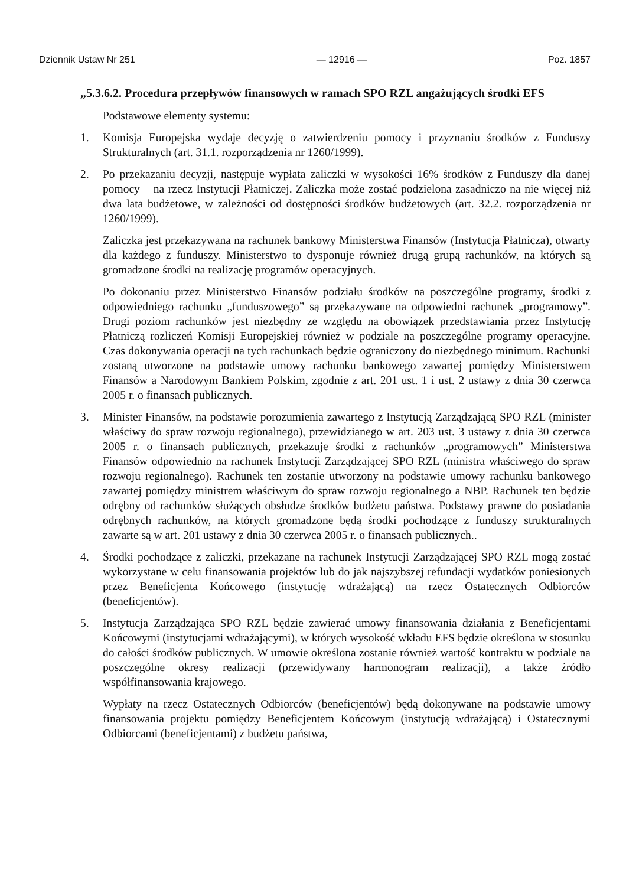Dziennik Ustaw Nr 251 — 12916 — Poz. 1857
„5.3.6.2. Procedura przepływów finansowych w ramach SPO RZL angażujących środki EFS
Podstawowe elementy systemu:
1. Komisja Europejska wydaje decyzję o zatwierdzeniu pomocy i przyznaniu środków z Funduszy Strukturalnych (art. 31.1. rozporządzenia nr 1260/1999).
2. Po przekazaniu decyzji, następuje wypłata zaliczki w wysokości 16% środków z Funduszy dla danej pomocy – na rzecz Instytucji Płatniczej. Zaliczka może zostać podzielona zasadniczo na nie więcej niż dwa lata budżetowe, w zależności od dostępności środków budżetowych (art. 32.2. rozporządzenia nr 1260/1999).
Zaliczka jest przekazywana na rachunek bankowy Ministerstwa Finansów (Instytucja Płatnicza), otwarty dla każdego z funduszy. Ministerstwo to dysponuje również drugą grupą rachunków, na których są gromadzone środki na realizację programów operacyjnych.
Po dokonaniu przez Ministerstwo Finansów podziału środków na poszczególne programy, środki z odpowiedniego rachunku „funduszowego” są przekazywane na odpowiedni rachunek „programowy”. Drugi poziom rachunków jest niezbędny ze względu na obowiązek przedstawiania przez Instytucję Płatniczą rozliczeń Komisji Europejskiej również w podziale na poszczególne programy operacyjne. Czas dokonywania operacji na tych rachunkach będzie ograniczony do niezbędnego minimum. Rachunki zostaną utworzone na podstawie umowy rachunku bankowego zawartej pomiędzy Ministerstwem Finansów a Narodowym Bankiem Polskim, zgodnie z art. 201 ust. 1 i ust. 2 ustawy z dnia 30 czerwca 2005 r. o finansach publicznych.
3. Minister Finansów, na podstawie porozumienia zawartego z Instytucją Zarządzającą SPO RZL (minister właściwy do spraw rozwoju regionalnego), przewidzianego w art. 203 ust. 3 ustawy z dnia 30 czerwca 2005 r. o finansach publicznych, przekazuje środki z rachunków „programowych” Ministerstwa Finansów odpowiednio na rachunek Instytucji Zarządzającej SPO RZL (ministra właściwego do spraw rozwoju regionalnego). Rachunek ten zostanie utworzony na podstawie umowy rachunku bankowego zawartej pomiędzy ministrem właściwym do spraw rozwoju regionalnego a NBP. Rachunek ten będzie odrębny od rachunków służących obsłudze środków budżetu państwa. Podstawy prawne do posiadania odrębnych rachunków, na których gromadzone będą środki pochodzące z funduszy strukturalnych zawarte są w art. 201 ustawy z dnia 30 czerwca 2005 r. o finansach publicznych..
4. Środki pochodzące z zaliczki, przekazane na rachunek Instytucji Zarządzającej SPO RZL mogą zostać wykorzystane w celu finansowania projektów lub do jak najszybszej refundacji wydatków poniesionych przez Beneficjenta Końcowego (instytucję wdrażającą) na rzecz Ostatecznych Odbiorców (beneficjentów).
5. Instytucja Zarządzająca SPO RZL będzie zawierać umowy finansowania działania z Beneficjentami Końcowymi (instytucjami wdrażającymi), w których wysokość wkładu EFS będzie określona w stosunku do całości środków publicznych. W umowie określona zostanie również wartość kontraktu w podziale na poszczególne okresy realizacji (przewidywany harmonogram realizacji), a także źródło współfinansowania krajowego.
Wypłaty na rzecz Ostatecznych Odbiorców (beneficjentów) będą dokonywane na podstawie umowy finansowania projektu pomiędzy Beneficjentem Końcowym (instytucją wdrażającą) i Ostatecznymi Odbiorcami (beneficjentami) z budżetu państwa,